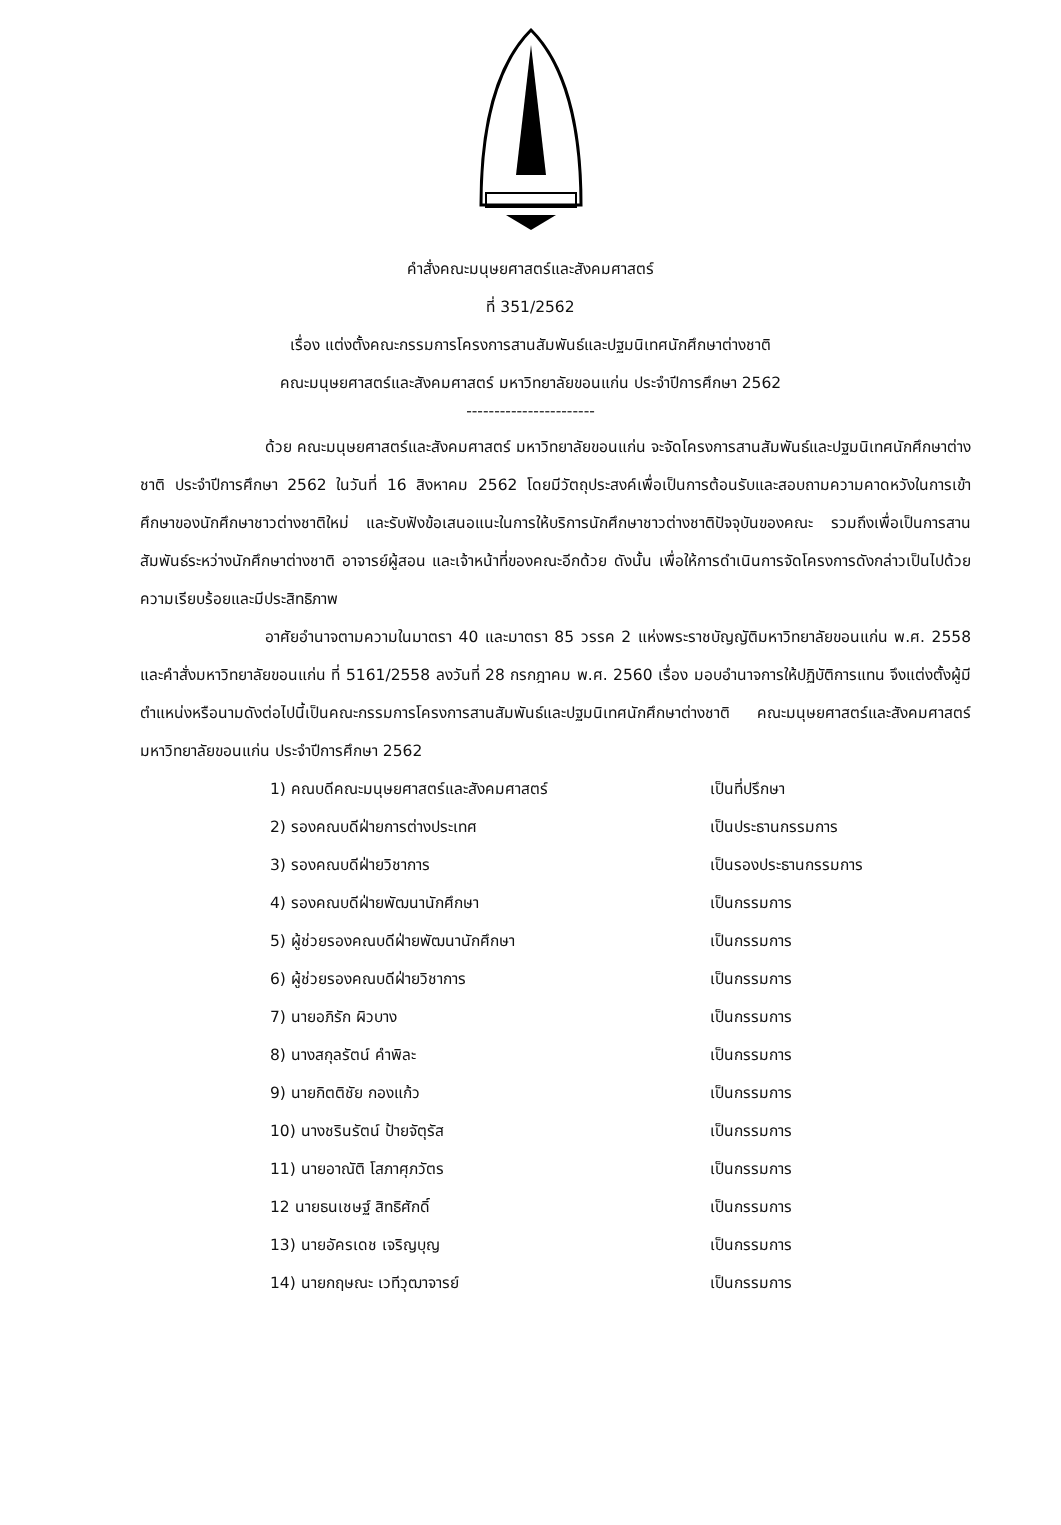คำสั่งคณะมนุษยศาสตร์และสังคมศาสตร์
ที่ 351/2562
เรื่อง แต่งตั้งคณะกรรมการโครงการสานสัมพันธ์และปฐมนิเทศนักศึกษาต่างชาติ
คณะมนุษยศาสตร์และสังคมศาสตร์ มหาวิทยาลัยขอนแก่น ประจำปีการศึกษา 2562
-----------------------
ด้วย คณะมนุษยศาสตร์และสังคมศาสตร์ มหาวิทยาลัยขอนแก่น จะจัดโครงการสานสัมพันธ์และปฐมนิเทศนักศึกษาต่างชาติ ประจำปีการศึกษา 2562 ในวันที่ 16 สิงหาคม 2562 โดยมีวัตถุประสงค์เพื่อเป็นการต้อนรับและสอบถามความคาดหวังในการเข้าศึกษาของนักศึกษาชาวต่างชาติใหม่ และรับฟังข้อเสนอแนะในการให้บริการนักศึกษาชาวต่างชาติปัจจุบันของคณะ รวมถึงเพื่อเป็นการสานสัมพันธ์ระหว่างนักศึกษาต่างชาติ อาจารย์ผู้สอน และเจ้าหน้าที่ของคณะอีกด้วย ดังนั้น เพื่อให้การดำเนินการจัดโครงการดังกล่าวเป็นไปด้วยความเรียบร้อยและมีประสิทธิภาพ
อาศัยอำนาจตามความในมาตรา 40 และมาตรา 85 วรรค 2 แห่งพระราชบัญญัติมหาวิทยาลัยขอนแก่น พ.ศ. 2558 และคำสั่งมหาวิทยาลัยขอนแก่น ที่ 5161/2558 ลงวันที่ 28 กรกฎาคม พ.ศ. 2560 เรื่อง มอบอำนาจการให้ปฏิบัติการแทน จึงแต่งตั้งผู้มีตำแหน่งหรือนามดังต่อไปนี้เป็นคณะกรรมการโครงการสานสัมพันธ์และปฐมนิเทศนักศึกษาต่างชาติ คณะมนุษยศาสตร์และสังคมศาสตร์ มหาวิทยาลัยขอนแก่น ประจำปีการศึกษา 2562
| 1) คณบดีคณะมนุษยศาสตร์และสังคมศาสตร์ | เป็นที่ปรึกษา |
| 2) รองคณบดีฝ่ายการต่างประเทศ | เป็นประธานกรรมการ |
| 3) รองคณบดีฝ่ายวิชาการ | เป็นรองประธานกรรมการ |
| 4) รองคณบดีฝ่ายพัฒนานักศึกษา | เป็นกรรมการ |
| 5) ผู้ช่วยรองคณบดีฝ่ายพัฒนานักศึกษา | เป็นกรรมการ |
| 6) ผู้ช่วยรองคณบดีฝ่ายวิชาการ | เป็นกรรมการ |
| 7) นายอภิรัก ผิวบาง | เป็นกรรมการ |
| 8) นางสกุลรัตน์ คำพิละ | เป็นกรรมการ |
| 9) นายกิตติชัย กองแก้ว | เป็นกรรมการ |
| 10) นางชรินรัตน์ ป้ายจัตุรัส | เป็นกรรมการ |
| 11) นายอาณัติ โสภาศุภวัตร | เป็นกรรมการ |
| 12 นายธนเชษฐ์ สิทธิศักดิ์ | เป็นกรรมการ |
| 13) นายอัครเดช เจริญบุญ | เป็นกรรมการ |
| 14) นายกฤษณะ เวทีวุฒาจารย์ | เป็นกรรมการ |